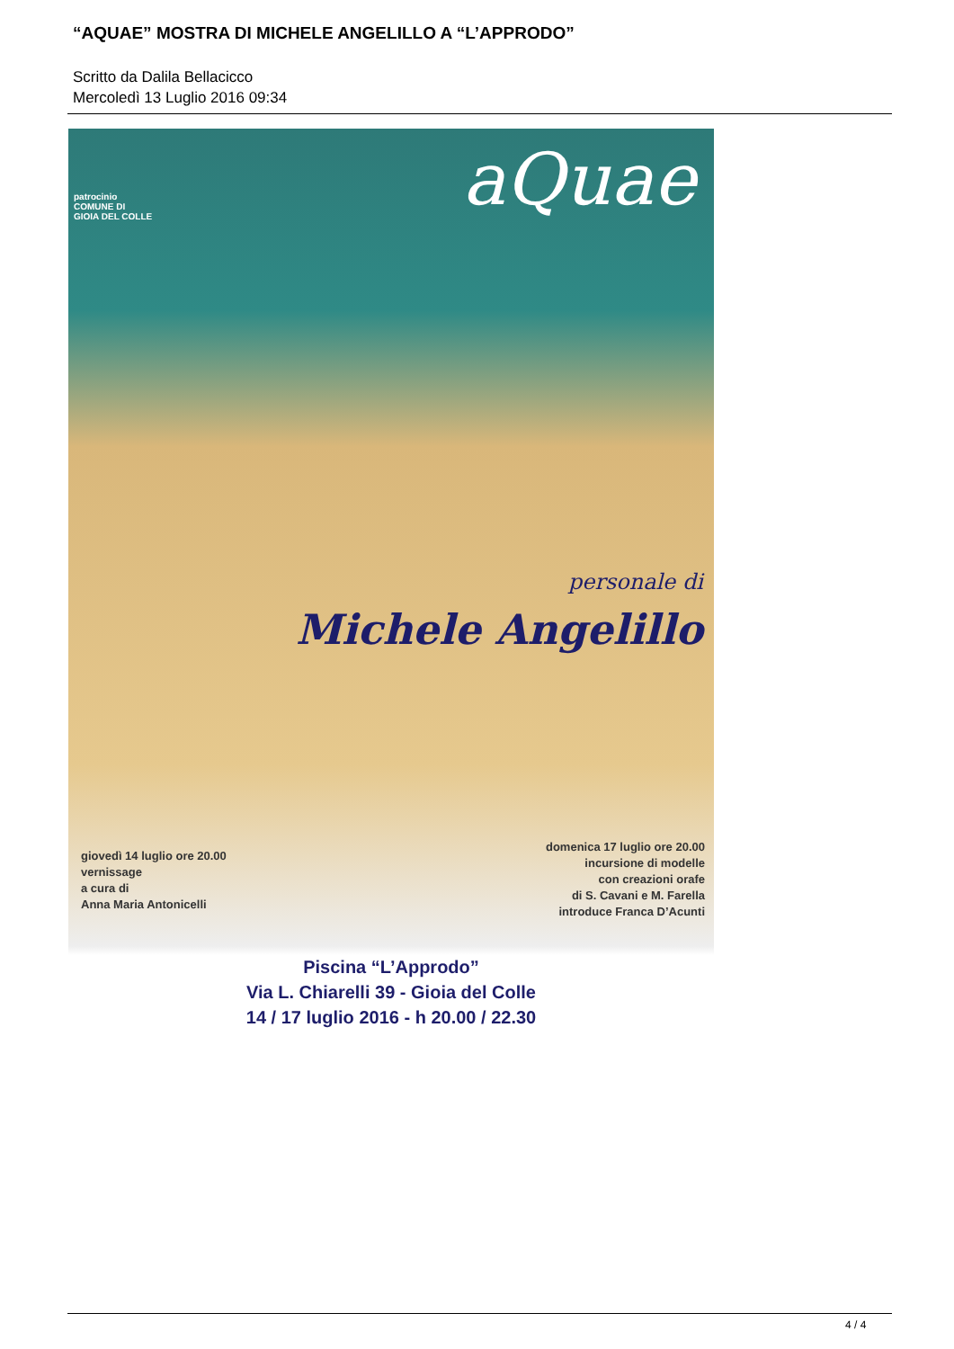“AQUAE” MOSTRA DI MICHELE ANGELILLO A “L’APPRODO”
Scritto da Dalila Bellacicco
Mercoledì 13 Luglio 2016 09:34
patrocinio
COMUNE DI
GIOIA DEL COLLE
aQuae
personale di
Michele Angelillo
giovedì 14 luglio ore 20.00
vernissage
a cura di
Anna Maria Antonicelli
domenica 17 luglio ore 20.00
incursione di modelle
con creazioni orafe
di S. Cavani e M. Farella
introduce Franca D’Acunti
Piscina “L’Approdo”
Via L. Chiarelli 39 - Gioia del Colle
14 / 17 luglio 2016 - h 20.00 / 22.30
4 / 4